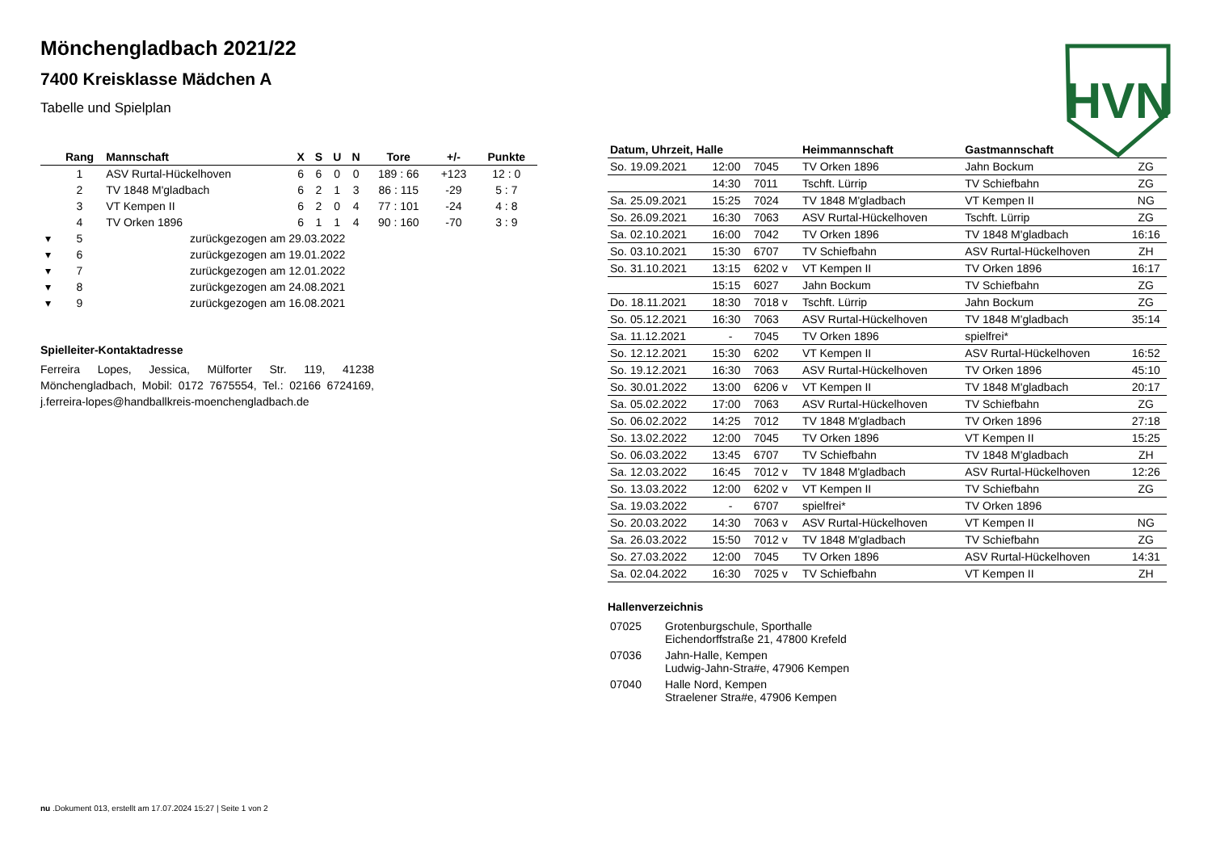Mönchengladbach 2021/22
7400 Kreisklasse Mädchen A
Tabelle und Spielplan
| | Rang | Mannschaft | X | S | U | N | Tore | +/- | Punkte |
| --- | --- | --- | --- | --- | --- | --- | --- | --- | --- |
| | 1 | ASV Rurtal-Hückelhoven | 6 | 6 | 0 | 0 | 189 : 66 | +123 | 12 : 0 |
| | 2 | TV 1848 M'gladbach | 6 | 2 | 1 | 3 | 86 : 115 | -29 | 5 : 7 |
| | 3 | VT Kempen II | 6 | 2 | 0 | 4 | 77 : 101 | -24 | 4 : 8 |
| | 4 | TV Orken 1896 | 6 | 1 | 1 | 4 | 90 : 160 | -70 | 3 : 9 |
| ▾ | 5 | zurückgezogen am 29.03.2022 | | | | | | | |
| ▾ | 6 | zurückgezogen am 19.01.2022 | | | | | | | |
| ▾ | 7 | zurückgezogen am 12.01.2022 | | | | | | | |
| ▾ | 8 | zurückgezogen am 24.08.2021 | | | | | | | |
| ▾ | 9 | zurückgezogen am 16.08.2021 | | | | | | | |
Spielleiter-Kontaktadresse
Ferreira Lopes, Jessica, Mülforter Str. 119, 41238 Mönchengladbach, Mobil: 0172 7675554, Tel.: 02166 6724169, j.ferreira-lopes@handballkreis-moenchengladbach.de
HVN
| Datum, Uhrzeit, Halle | | | Heimmannschaft | Gastmannschaft | |
| --- | --- | --- | --- | --- | --- |
| So. 19.09.2021 | 12:00 | 7045 | TV Orken 1896 | Jahn Bockum | ZG |
| | 14:30 | 7011 | Tschft. Lürrip | TV Schiefbahn | ZG |
| Sa. 25.09.2021 | 15:25 | 7024 | TV 1848 M'gladbach | VT Kempen II | NG |
| So. 26.09.2021 | 16:30 | 7063 | ASV Rurtal-Hückelhoven | Tschft. Lürrip | ZG |
| Sa. 02.10.2021 | 16:00 | 7042 | TV Orken 1896 | TV 1848 M'gladbach | 16:16 |
| So. 03.10.2021 | 15:30 | 6707 | TV Schiefbahn | ASV Rurtal-Hückelhoven | ZH |
| So. 31.10.2021 | 13:15 | 6202 v | VT Kempen II | TV Orken 1896 | 16:17 |
| | 15:15 | 6027 | Jahn Bockum | TV Schiefbahn | ZG |
| Do. 18.11.2021 | 18:30 | 7018 v | Tschft. Lürrip | Jahn Bockum | ZG |
| So. 05.12.2021 | 16:30 | 7063 | ASV Rurtal-Hückelhoven | TV 1848 M'gladbach | 35:14 |
| Sa. 11.12.2021 | - | 7045 | TV Orken 1896 | spielfrei* | |
| So. 12.12.2021 | 15:30 | 6202 | VT Kempen II | ASV Rurtal-Hückelhoven | 16:52 |
| So. 19.12.2021 | 16:30 | 7063 | ASV Rurtal-Hückelhoven | TV Orken 1896 | 45:10 |
| So. 30.01.2022 | 13:00 | 6206 v | VT Kempen II | TV 1848 M'gladbach | 20:17 |
| Sa. 05.02.2022 | 17:00 | 7063 | ASV Rurtal-Hückelhoven | TV Schiefbahn | ZG |
| So. 06.02.2022 | 14:25 | 7012 | TV 1848 M'gladbach | TV Orken 1896 | 27:18 |
| So. 13.02.2022 | 12:00 | 7045 | TV Orken 1896 | VT Kempen II | 15:25 |
| So. 06.03.2022 | 13:45 | 6707 | TV Schiefbahn | TV 1848 M'gladbach | ZH |
| Sa. 12.03.2022 | 16:45 | 7012 v | TV 1848 M'gladbach | ASV Rurtal-Hückelhoven | 12:26 |
| So. 13.03.2022 | 12:00 | 6202 v | VT Kempen II | TV Schiefbahn | ZG |
| Sa. 19.03.2022 | - | 6707 | spielfrei* | TV Orken 1896 | |
| So. 20.03.2022 | 14:30 | 7063 v | ASV Rurtal-Hückelhoven | VT Kempen II | NG |
| Sa. 26.03.2022 | 15:50 | 7012 v | TV 1848 M'gladbach | TV Schiefbahn | ZG |
| So. 27.03.2022 | 12:00 | 7045 | TV Orken 1896 | ASV Rurtal-Hückelhoven | 14:31 |
| Sa. 02.04.2022 | 16:30 | 7025 v | TV Schiefbahn | VT Kempen II | ZH |
Hallenverzeichnis
| 07025 | Grotenburgschule, Sporthalle Eichendorffstraße 21, 47800 Krefeld |
| 07036 | Jahn-Halle, Kempen Ludwig-Jahn-Stra#e, 47906 Kempen |
| 07040 | Halle Nord, Kempen Straelener Stra#e, 47906 Kempen |
nu .Dokument 013, erstellt am 17.07.2024 15:27 | Seite 1 von 2